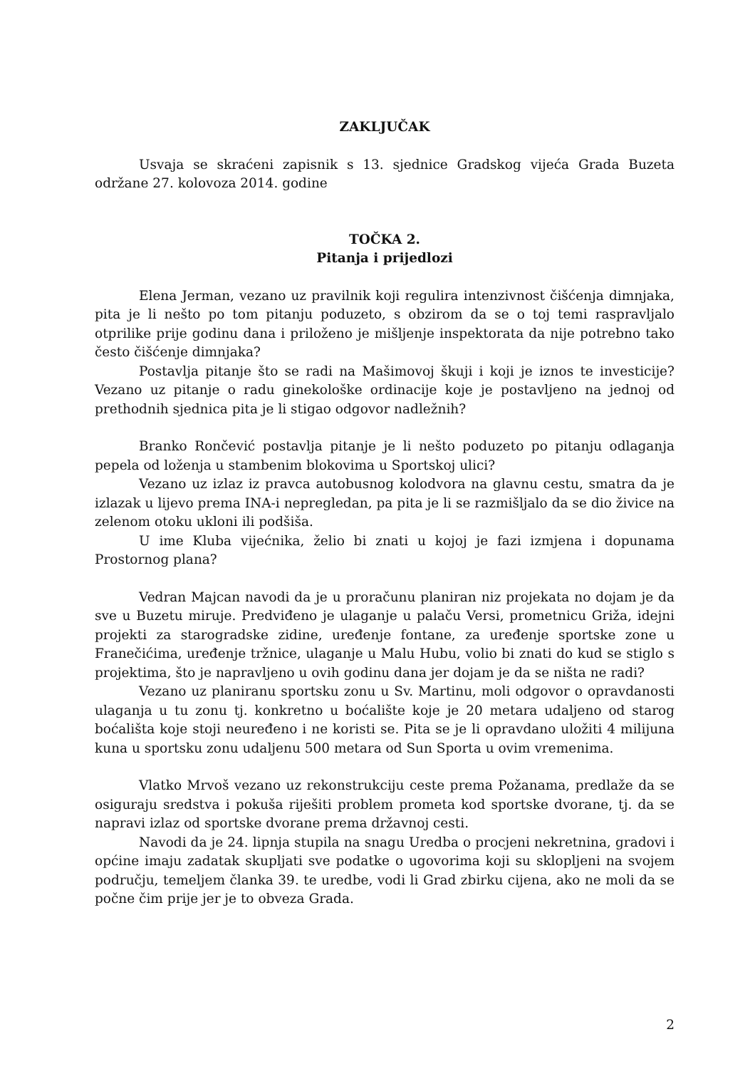ZAKLJUČAK
Usvaja se skraćeni zapisnik s 13. sjednice Gradskog vijeća Grada Buzeta održane 27. kolovoza 2014. godine
TOČKA 2.
Pitanja i prijedlozi
Elena Jerman, vezano uz pravilnik koji regulira intenzivnost čišćenja dimnjaka, pita je li nešto po tom pitanju poduzeto, s obzirom da se o toj temi raspravljalo otprilike prije godinu dana i priloženo je mišljenje inspektorata da nije potrebno tako često čišćenje dimnjaka?
Postavlja pitanje što se radi na Mašimovoj škuji i koji je iznos te investicije? Vezano uz pitanje o radu ginekološke ordinacije koje je postavljeno na jednoj od prethodnih sjednica pita je li stigao odgovor nadležnih?
Branko Rončević postavlja pitanje je li nešto poduzeto po pitanju odlaganja pepela od loženja u stambenim blokovima u Sportskoj ulici?
Vezano uz izlaz iz pravca autobusnog kolodvora na glavnu cestu, smatra da je izlazak u lijevo prema INA-i nepregledan, pa pita je li se razmišljalo da se dio živice na zelenom otoku ukloni ili podšiša.
U ime Kluba vijećnika, želio bi znati u kojoj je fazi izmjena i dopunama Prostornog plana?
Vedran Majcan navodi da je u proračunu planiran niz projekata no dojam je da sve u Buzetu miruje. Predviđeno je ulaganje u palaču Versi, prometnicu Griža, idejni projekti za starogradske zidine, uređenje fontane, za uređenje sportske zone u Franečićima, uređenje tržnice, ulaganje u Malu Hubu, volio bi znati do kud se stiglo s projektima, što je napravljeno u ovih godinu dana jer dojam je da se ništa ne radi?
Vezano uz planiranu sportsku zonu u Sv. Martinu, moli odgovor o opravdanosti ulaganja u tu zonu tj. konkretno u boćalište koje je 20 metara udaljeno od starog boćališta koje stoji neuređeno i ne koristi se. Pita se je li opravdano uložiti 4 milijuna kuna u sportsku zonu udaljenu 500 metara od Sun Sporta u ovim vremenima.
Vlatko Mrvoš vezano uz rekonstrukciju ceste prema Požanama, predlaže da se osiguraju sredstva i pokuša riješiti problem prometa kod sportske dvorane, tj. da se napravi izlaz od sportske dvorane prema državnoj cesti.
Navodi da je 24. lipnja stupila na snagu Uredba o procjeni nekretnina, gradovi i općine imaju zadatak skupljati sve podatke o ugovorima koji su sklopljeni na svojem području, temeljem članka 39. te uredbe, vodi li Grad zbirku cijena, ako ne moli da se počne čim prije jer je to obveza Grada.
2